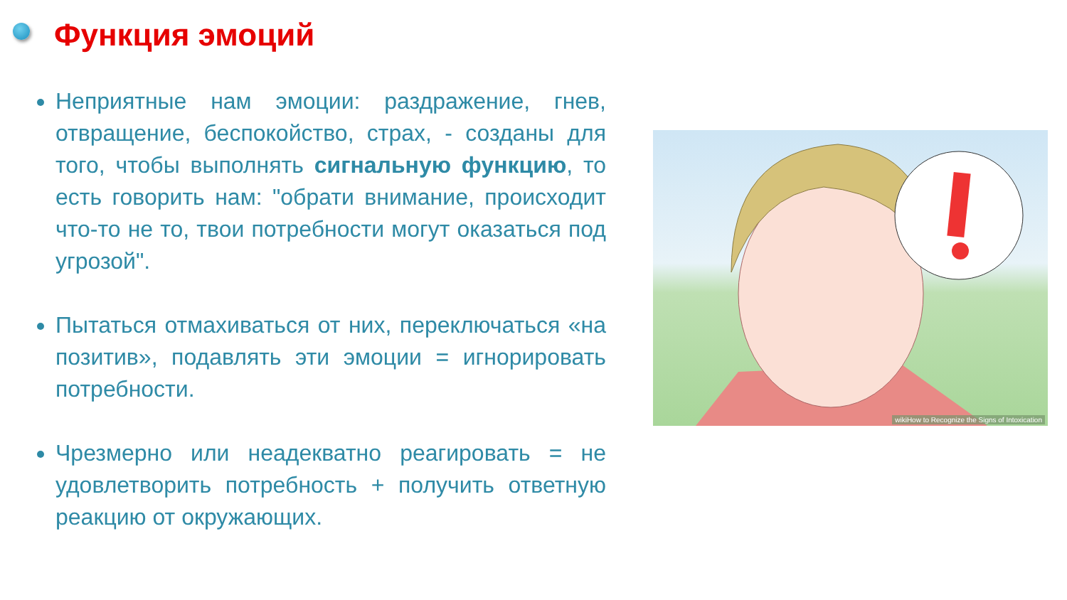Функция эмоций
Неприятные нам эмоции: раздражение, гнев, отвращение, беспокойство, страх, - созданы для того, чтобы выполнять сигнальную функцию, то есть говорить нам: "обрати внимание, происходит что-то не то, твои потребности могут оказаться под угрозой".
Пытаться отмахиваться от них, переключаться «на позитив», подавлять эти эмоции = игнорировать потребности.
Чрезмерно или неадекватно реагировать = не удовлетворить потребность + получить ответную реакцию от окружающих.
wikiHow to Recognize the Signs of Intoxication